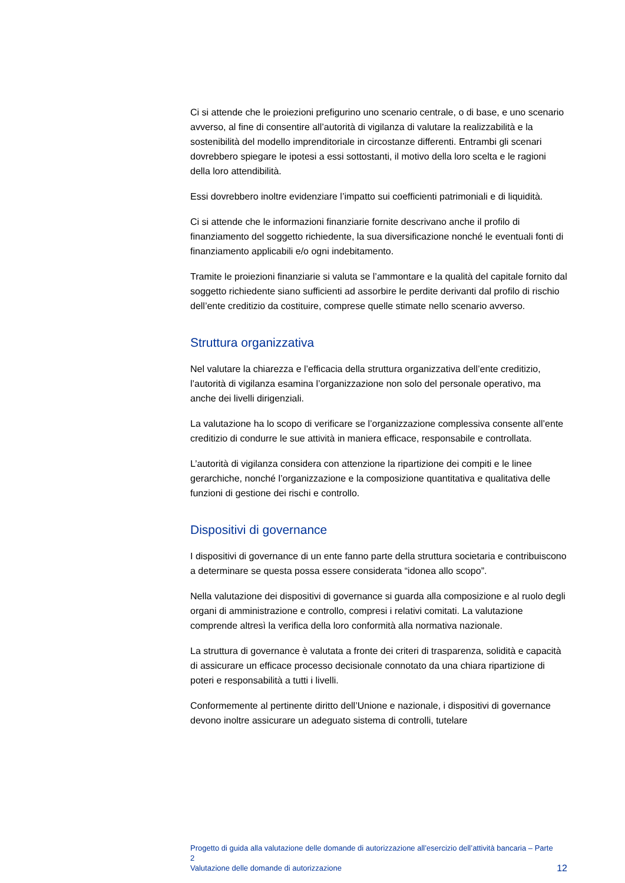Ci si attende che le proiezioni prefigurino uno scenario centrale, o di base, e uno scenario avverso, al fine di consentire all’autorità di vigilanza di valutare la realizzabilità e la sostenibilità del modello imprenditoriale in circostanze differenti. Entrambi gli scenari dovrebbero spiegare le ipotesi a essi sottostanti, il motivo della loro scelta e le ragioni della loro attendibilità.
Essi dovrebbero inoltre evidenziare l’impatto sui coefficienti patrimoniali e di liquidità.
Ci si attende che le informazioni finanziarie fornite descrivano anche il profilo di finanziamento del soggetto richiedente, la sua diversificazione nonché le eventuali fonti di finanziamento applicabili e/o ogni indebitamento.
Tramite le proiezioni finanziarie si valuta se l’ammontare e la qualità del capitale fornito dal soggetto richiedente siano sufficienti ad assorbire le perdite derivanti dal profilo di rischio dell’ente creditizio da costituire, comprese quelle stimate nello scenario avverso.
Struttura organizzativa
Nel valutare la chiarezza e l’efficacia della struttura organizzativa dell’ente creditizio, l’autorità di vigilanza esamina l’organizzazione non solo del personale operativo, ma anche dei livelli dirigenziali.
La valutazione ha lo scopo di verificare se l’organizzazione complessiva consente all’ente creditizio di condurre le sue attività in maniera efficace, responsabile e controllata.
L’autorità di vigilanza considera con attenzione la ripartizione dei compiti e le linee gerarchiche, nonché l’organizzazione e la composizione quantitativa e qualitativa delle funzioni di gestione dei rischi e controllo.
Dispositivi di governance
I dispositivi di governance di un ente fanno parte della struttura societaria e contribuiscono a determinare se questa possa essere considerata “idonea allo scopo”.
Nella valutazione dei dispositivi di governance si guarda alla composizione e al ruolo degli organi di amministrazione e controllo, compresi i relativi comitati. La valutazione comprende altresì la verifica della loro conformità alla normativa nazionale.
La struttura di governance è valutata a fronte dei criteri di trasparenza, solidità e capacità di assicurare un efficace processo decisionale connotato da una chiara ripartizione di poteri e responsabilità a tutti i livelli.
Conformemente al pertinente diritto dell’Unione e nazionale, i dispositivi di governance devono inoltre assicurare un adeguato sistema di controlli, tutelare
Progetto di guida alla valutazione delle domande di autorizzazione all’esercizio dell’attività bancaria – Parte 2
Valutazione delle domande di autorizzazione
12